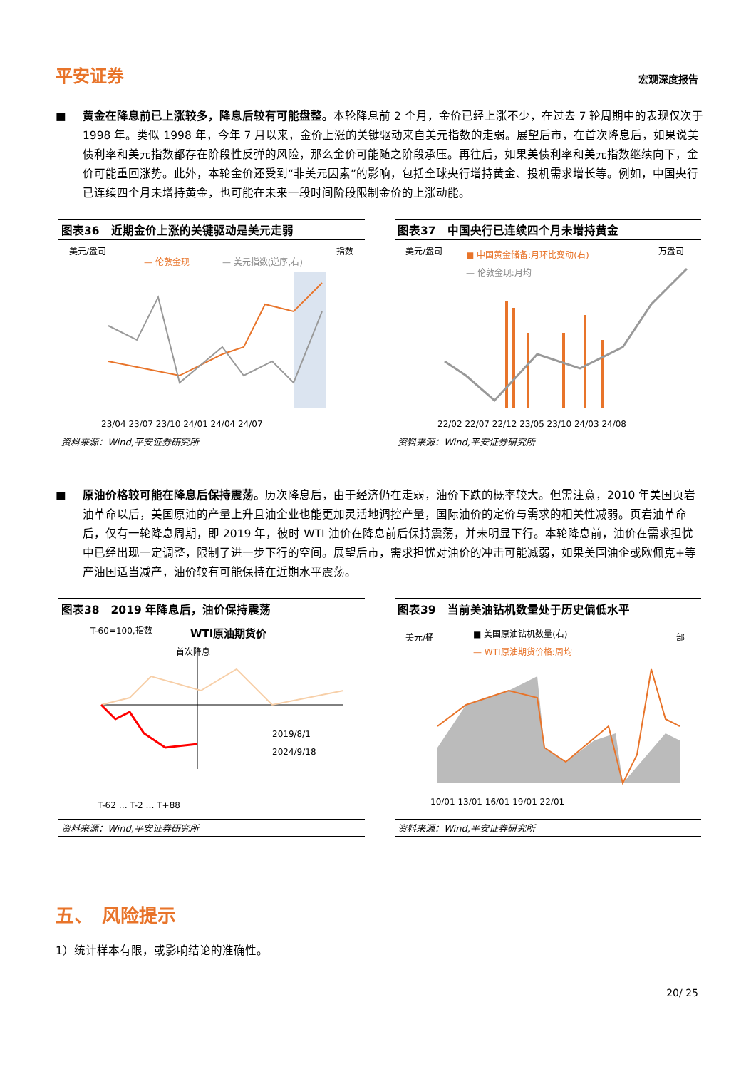平安证券
宏观深度报告
■ 黄金在降息前已上涨较多，降息后较有可能盘整。本轮降息前 2 个月，金价已经上涨不少，在过去 7 轮周期中的表现仅次于 1998 年。类似 1998 年，今年 7 月以来，金价上涨的关键驱动来自美元指数的走弱。展望后市，在首次降息后，如果说美债利率和美元指数都存在阶段性反弹的风险，那么金价可能随之阶段承压。再往后，如果美债利率和美元指数继续向下，金价可能重回涨势。此外，本轮金价还受到“非美元因素”的影响，包括全球央行增持黄金、投机需求增长等。例如，中国央行已连续四个月未增持黄金，也可能在未来一段时间阶段限制金价的上涨动能。
图表36　近期金价上涨的关键驱动是美元走弱
美元/盎司
指数
— 伦敦金现
— 美元指数(逆序,右)
23/04 23/07 23/10 24/01 24/04 24/07
资料来源：Wind,平安证券研究所
图表37　中国央行已连续四个月未增持黄金
美元/盎司
万盎司
■ 中国黄金储备:月环比变动(右)
— 伦敦金现:月均
22/02 22/07 22/12 23/05 23/10 24/03 24/08
资料来源：Wind,平安证券研究所
■ 原油价格较可能在降息后保持震荡。历次降息后，由于经济仍在走弱，油价下跌的概率较大。但需注意，2010 年美国页岩油革命以后，美国原油的产量上升且油企业也能更加灵活地调控产量，国际油价的定价与需求的相关性减弱。页岩油革命后，仅有一轮降息周期，即 2019 年，彼时 WTI 油价在降息前后保持震荡，并未明显下行。本轮降息前，油价在需求担忧中已经出现一定调整，限制了进一步下行的空间。展望后市，需求担忧对油价的冲击可能减弱，如果美国油企或欧佩克+等产油国适当减产，油价较有可能保持在近期水平震荡。
图表38　2019 年降息后，油价保持震荡
T-60=100,指数
WTI原油期货价
首次降息
2019/8/1
2024/9/18
T-62 … T-2 … T+88
资料来源：Wind,平安证券研究所
图表39　当前美油钻机数量处于历史偏低水平
美元/桶
部
■ 美国原油钻机数量(右)
— WTI原油期货价格:周均
10/01 13/01 16/01 19/01 22/01
资料来源：Wind,平安证券研究所
五、　风险提示
1）统计样本有限，或影响结论的准确性。
20/ 25